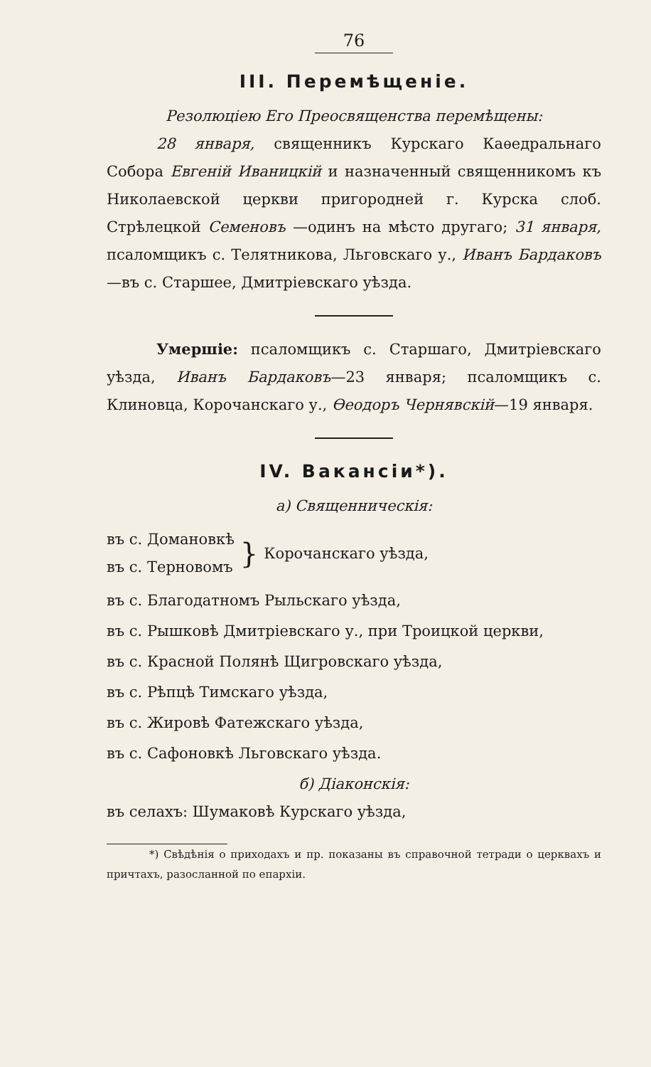76
III. Перемѣщеніе.
Резолюціею Его Преосвященства перемѣщены:
28 января, священникъ Курскаго Каѳедральнаго Собора Евгеній Иваницкій и назначенный священникомъ къ Николаевской церкви пригородней г. Курска слоб. Стрѣлецкой Семеновъ —одинъ на мѣсто другаго; 31 января, псаломщикъ с. Телятникова, Льговскаго у., Иванъ Бардаковъ—въ с. Старшее, Дмитріевскаго уѣзда.
Умершіе: псаломщикъ с. Старшаго, Дмитріевскаго уѣзда, Иванъ Бардаковъ—23 января; псаломщикъ с. Клиновца, Корочанскаго у., Ѳеодоръ Чернявскій—19 января.
IV. Вакансіи*).
а) Священническія:
въ с. Домановкѣ
въ с. Терновомъ
}
Корочанскаго уѣзда,
въ с. Благодатномъ Рыльскаго уѣзда,
въ с. Рышковѣ Дмитріевскаго у., при Троицкой церкви,
въ с. Красной Полянѣ Щигровскаго уѣзда,
въ с. Рѣпцѣ Тимскаго уѣзда,
въ с. Жировѣ Фатежскаго уѣзда,
въ с. Сафоновкѣ Льговскаго уѣзда.
б) Діаконскія:
въ селахъ: Шумаковѣ Курскаго уѣзда,
*) Свѣдѣнія о приходахъ и пр. показаны въ справочной тетради о церквахъ и причтахъ, разосланной по епархіи.